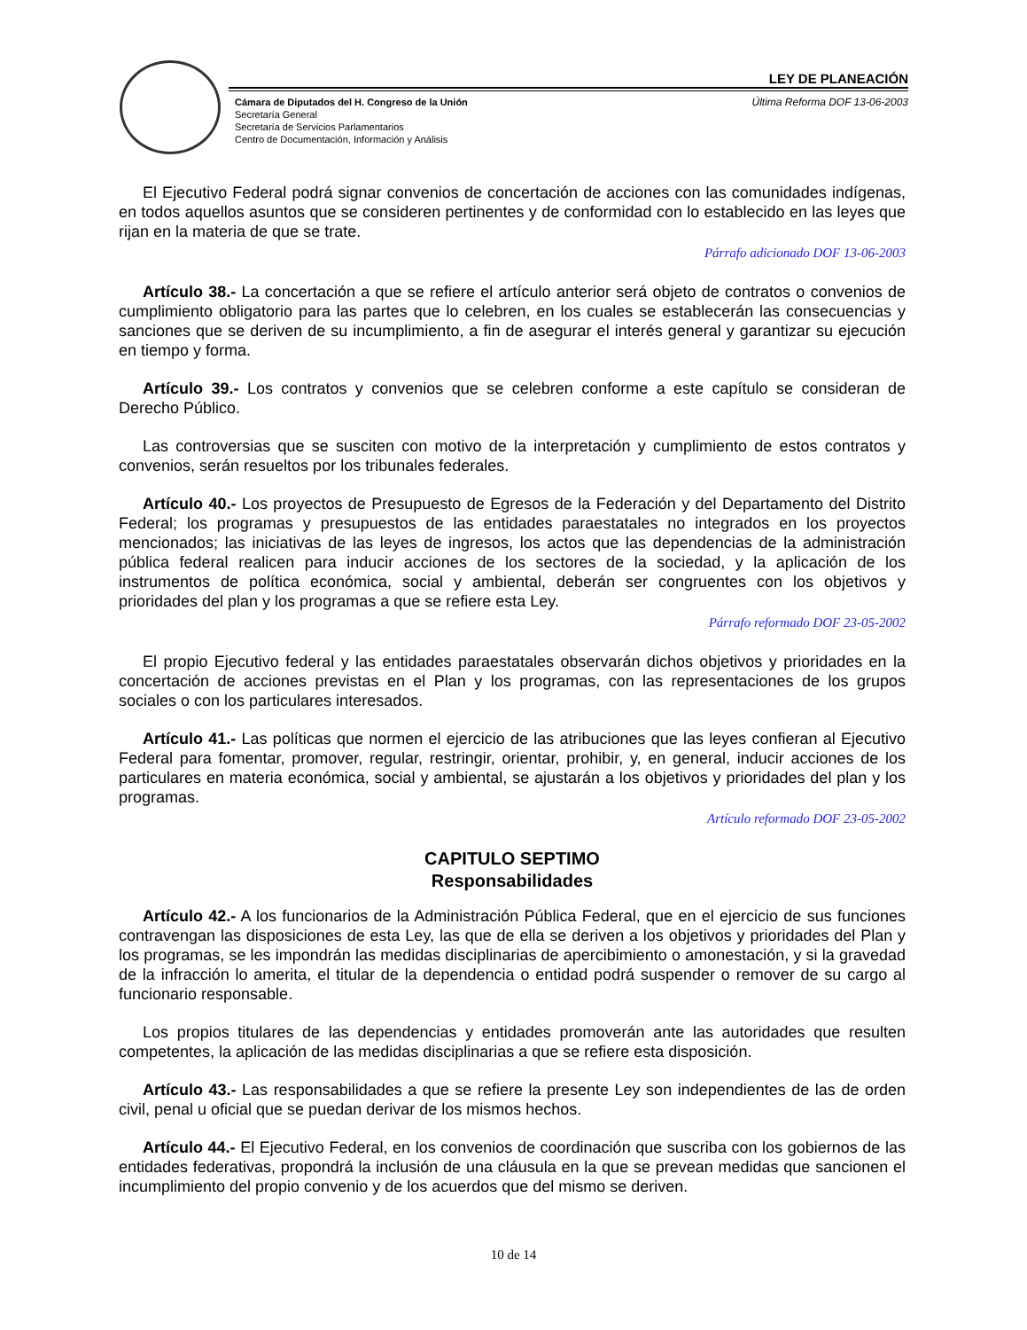LEY DE PLANEACIÓN
Cámara de Diputados del H. Congreso de la Unión
Secretaría General
Secretaría de Servicios Parlamentarios
Centro de Documentación, Información y Análisis
Última Reforma DOF 13-06-2003
El Ejecutivo Federal podrá signar convenios de concertación de acciones con las comunidades indígenas, en todos aquellos asuntos que se consideren pertinentes y de conformidad con lo establecido en las leyes que rijan en la materia de que se trate.
Párrafo adicionado DOF 13-06-2003
Artículo 38.- La concertación a que se refiere el artículo anterior será objeto de contratos o convenios de cumplimiento obligatorio para las partes que lo celebren, en los cuales se establecerán las consecuencias y sanciones que se deriven de su incumplimiento, a fin de asegurar el interés general y garantizar su ejecución en tiempo y forma.
Artículo 39.- Los contratos y convenios que se celebren conforme a este capítulo se consideran de Derecho Público.
Las controversias que se susciten con motivo de la interpretación y cumplimiento de estos contratos y convenios, serán resueltos por los tribunales federales.
Artículo 40.- Los proyectos de Presupuesto de Egresos de la Federación y del Departamento del Distrito Federal; los programas y presupuestos de las entidades paraestatales no integrados en los proyectos mencionados; las iniciativas de las leyes de ingresos, los actos que las dependencias de la administración pública federal realicen para inducir acciones de los sectores de la sociedad, y la aplicación de los instrumentos de política económica, social y ambiental, deberán ser congruentes con los objetivos y prioridades del plan y los programas a que se refiere esta Ley.
Párrafo reformado DOF 23-05-2002
El propio Ejecutivo federal y las entidades paraestatales observarán dichos objetivos y prioridades en la concertación de acciones previstas en el Plan y los programas, con las representaciones de los grupos sociales o con los particulares interesados.
Artículo 41.- Las políticas que normen el ejercicio de las atribuciones que las leyes confieran al Ejecutivo Federal para fomentar, promover, regular, restringir, orientar, prohibir, y, en general, inducir acciones de los particulares en materia económica, social y ambiental, se ajustarán a los objetivos y prioridades del plan y los programas.
Artículo reformado DOF 23-05-2002
CAPITULO SEPTIMO
Responsabilidades
Artículo 42.- A los funcionarios de la Administración Pública Federal, que en el ejercicio de sus funciones contravengan las disposiciones de esta Ley, las que de ella se deriven a los objetivos y prioridades del Plan y los programas, se les impondrán las medidas disciplinarias de apercibimiento o amonestación, y si la gravedad de la infracción lo amerita, el titular de la dependencia o entidad podrá suspender o remover de su cargo al funcionario responsable.
Los propios titulares de las dependencias y entidades promoverán ante las autoridades que resulten competentes, la aplicación de las medidas disciplinarias a que se refiere esta disposición.
Artículo 43.- Las responsabilidades a que se refiere la presente Ley son independientes de las de orden civil, penal u oficial que se puedan derivar de los mismos hechos.
Artículo 44.- El Ejecutivo Federal, en los convenios de coordinación que suscriba con los gobiernos de las entidades federativas, propondrá la inclusión de una cláusula en la que se prevean medidas que sancionen el incumplimiento del propio convenio y de los acuerdos que del mismo se deriven.
10 de 14